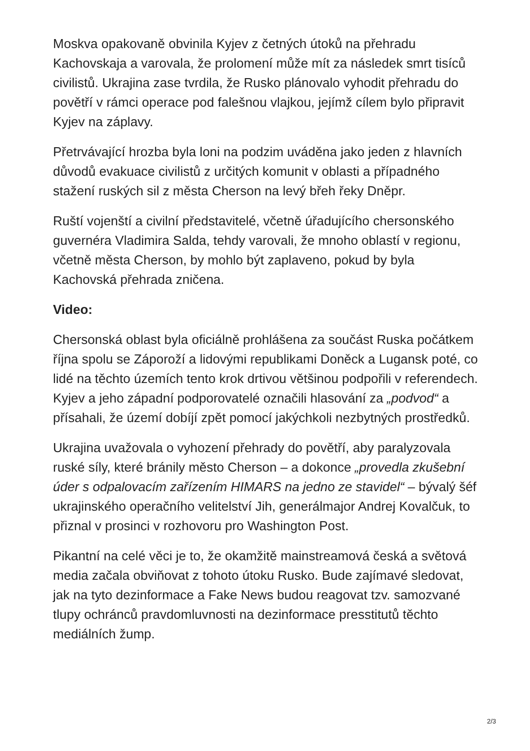Moskva opakovaně obvinila Kyjev z četných útoků na přehradu Kachovskaja a varovala, že prolomení může mít za následek smrt tisíců civilistů. Ukrajina zase tvrdila, že Rusko plánovalo vyhodit přehradu do povětří v rámci operace pod falešnou vlajkou, jejímž cílem bylo připravit Kyjev na záplavy.
Přetrvávající hrozba byla loni na podzim uváděna jako jeden z hlavních důvodů evakuace civilistů z určitých komunit v oblasti a případného stažení ruských sil z města Cherson na levý břeh řeky Dněpr.
Ruští vojenští a civilní představitelé, včetně úřadujícího chersonského guvernéra Vladimira Salda, tehdy varovali, že mnoho oblastí v regionu, včetně města Cherson, by mohlo být zaplaveno, pokud by byla Kachovská přehrada zničena.
Video:
Chersonská oblast byla oficiálně prohlášena za součást Ruska počátkem října spolu se Záporoží a lidovými republikami Doněck a Lugansk poté, co lidé na těchto územích tento krok drtivou většinou podpořili v referendech. Kyjev a jeho západní podporovatelé označili hlasování za „podvod“ a přísahali, že území dobíjí zpět pomocí jakýchkoli nezbytných prostředků.
Ukrajina uvažovala o vyhození přehrady do povětří, aby paralyzovala ruské síly, které bránily město Cherson – a dokonce „provedla zkušební úder s odpalovacím zařízením HIMARS na jedno ze stavidel“ – bývalý šéf ukrajinského operačního velitelství Jih, generálmajor Andrej Kovalčuk, to přiznal v prosinci v rozhovoru pro Washington Post.
Pikantní na celé věci je to, že okamžitě mainstreamová česká a světová media začala obviňovat z tohoto útoku Rusko. Bude zajímavé sledovat, jak na tyto dezinformace a Fake News budou reagovat tzv. samozvané tlupy ochránců pravdomluvnosti na dezinformace presstitutů těchto mediálních žump.
2/3